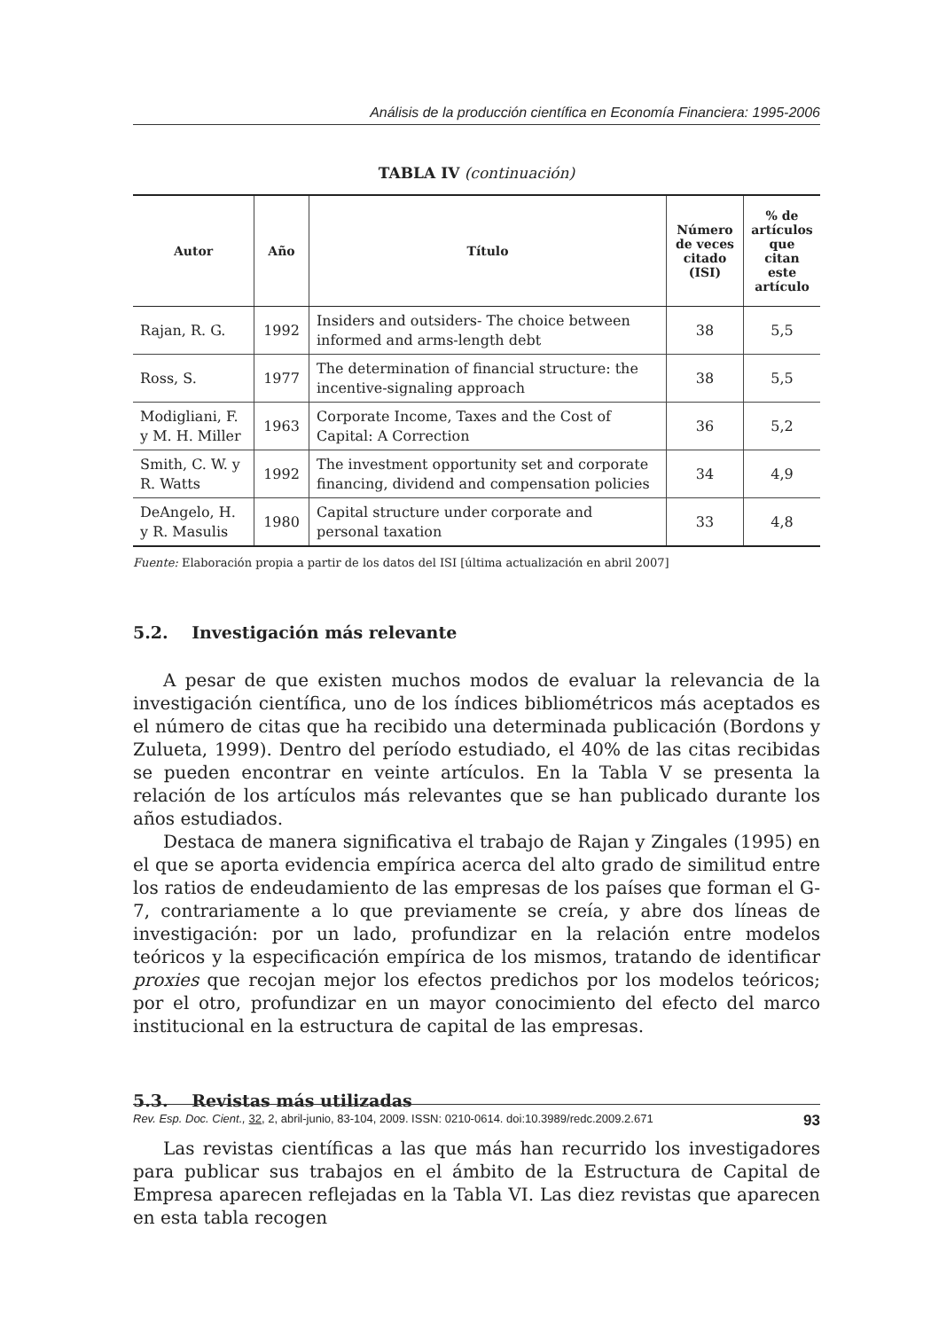Análisis de la producción científica en Economía Financiera: 1995-2006
TABLA IV (continuación)
| Autor | Año | Título | Número de veces citado (ISI) | % de artículos que citan este artículo |
| --- | --- | --- | --- | --- |
| Rajan, R. G. | 1992 | Insiders and outsiders- The choice between informed and arms-length debt | 38 | 5,5 |
| Ross, S. | 1977 | The determination of financial structure: the incentive-signaling approach | 38 | 5,5 |
| Modigliani, F. y M. H. Miller | 1963 | Corporate Income, Taxes and the Cost of Capital: A Correction | 36 | 5,2 |
| Smith, C. W. y R. Watts | 1992 | The investment opportunity set and corporate financing, dividend and compensation policies | 34 | 4,9 |
| DeAngelo, H. y R. Masulis | 1980 | Capital structure under corporate and personal taxation | 33 | 4,8 |
Fuente: Elaboración propia a partir de los datos del ISI [última actualización en abril 2007]
5.2. Investigación más relevante
A pesar de que existen muchos modos de evaluar la relevancia de la investigación científica, uno de los índices bibliométricos más aceptados es el número de citas que ha recibido una determinada publicación (Bordons y Zulueta, 1999). Dentro del período estudiado, el 40% de las citas recibidas se pueden encontrar en veinte artículos. En la Tabla V se presenta la relación de los artículos más relevantes que se han publicado durante los años estudiados.
Destaca de manera significativa el trabajo de Rajan y Zingales (1995) en el que se aporta evidencia empírica acerca del alto grado de similitud entre los ratios de endeudamiento de las empresas de los países que forman el G-7, contrariamente a lo que previamente se creía, y abre dos líneas de investigación: por un lado, profundizar en la relación entre modelos teóricos y la especificación empírica de los mismos, tratando de identificar proxies que recojan mejor los efectos predichos por los modelos teóricos; por el otro, profundizar en un mayor conocimiento del efecto del marco institucional en la estructura de capital de las empresas.
5.3. Revistas más utilizadas
Las revistas científicas a las que más han recurrido los investigadores para publicar sus trabajos en el ámbito de la Estructura de Capital de Empresa aparecen reflejadas en la Tabla VI. Las diez revistas que aparecen en esta tabla recogen
Rev. Esp. Doc. Cient., 32, 2, abril-junio, 83-104, 2009. ISSN: 0210-0614. doi:10.3989/redc.2009.2.671 93